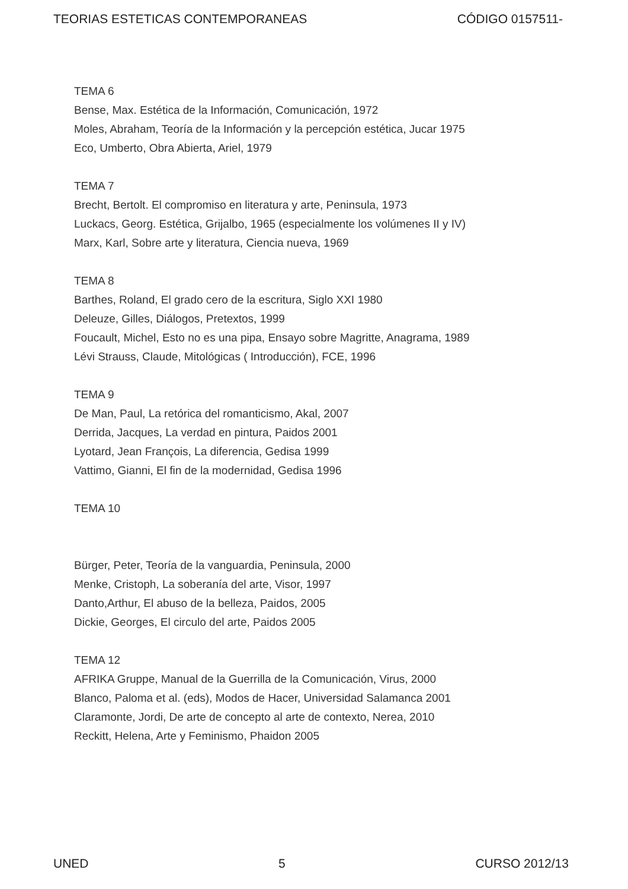TEORIAS ESTETICAS CONTEMPORANEAS CÓDIGO 0157511-
TEMA 6
Bense, Max. Estética de la Información, Comunicación, 1972
Moles, Abraham, Teoría de la Información y la percepción estética, Jucar 1975
Eco, Umberto, Obra Abierta, Ariel, 1979
TEMA 7
Brecht, Bertolt. El compromiso en literatura y arte, Peninsula, 1973
Luckacs, Georg. Estética, Grijalbo, 1965 (especialmente los volúmenes II y IV)
Marx, Karl, Sobre arte y literatura, Ciencia nueva, 1969
TEMA 8
Barthes, Roland, El grado cero de la escritura, Siglo XXI 1980
Deleuze, Gilles, Diálogos, Pretextos, 1999
Foucault, Michel, Esto no es una pipa, Ensayo sobre Magritte, Anagrama, 1989
Lévi Strauss, Claude, Mitológicas ( Introducción), FCE, 1996
TEMA 9
De Man, Paul, La retórica del romanticismo, Akal, 2007
Derrida, Jacques, La verdad en pintura, Paidos 2001
Lyotard, Jean François, La diferencia, Gedisa 1999
Vattimo, Gianni, El fin de la modernidad, Gedisa 1996
TEMA 10
Bürger, Peter, Teoría de la vanguardia, Peninsula, 2000
Menke, Cristoph, La soberanía del arte, Visor, 1997
Danto,Arthur, El abuso de la belleza, Paidos, 2005
Dickie, Georges, El circulo del arte, Paidos 2005
TEMA 12
AFRIKA Gruppe, Manual de la Guerrilla de la Comunicación, Virus, 2000
Blanco, Paloma et al. (eds), Modos de Hacer, Universidad Salamanca 2001
Claramonte, Jordi, De arte de concepto al arte de contexto, Nerea, 2010
Reckitt, Helena, Arte y Feminismo, Phaidon 2005
UNED 5 CURSO 2012/13